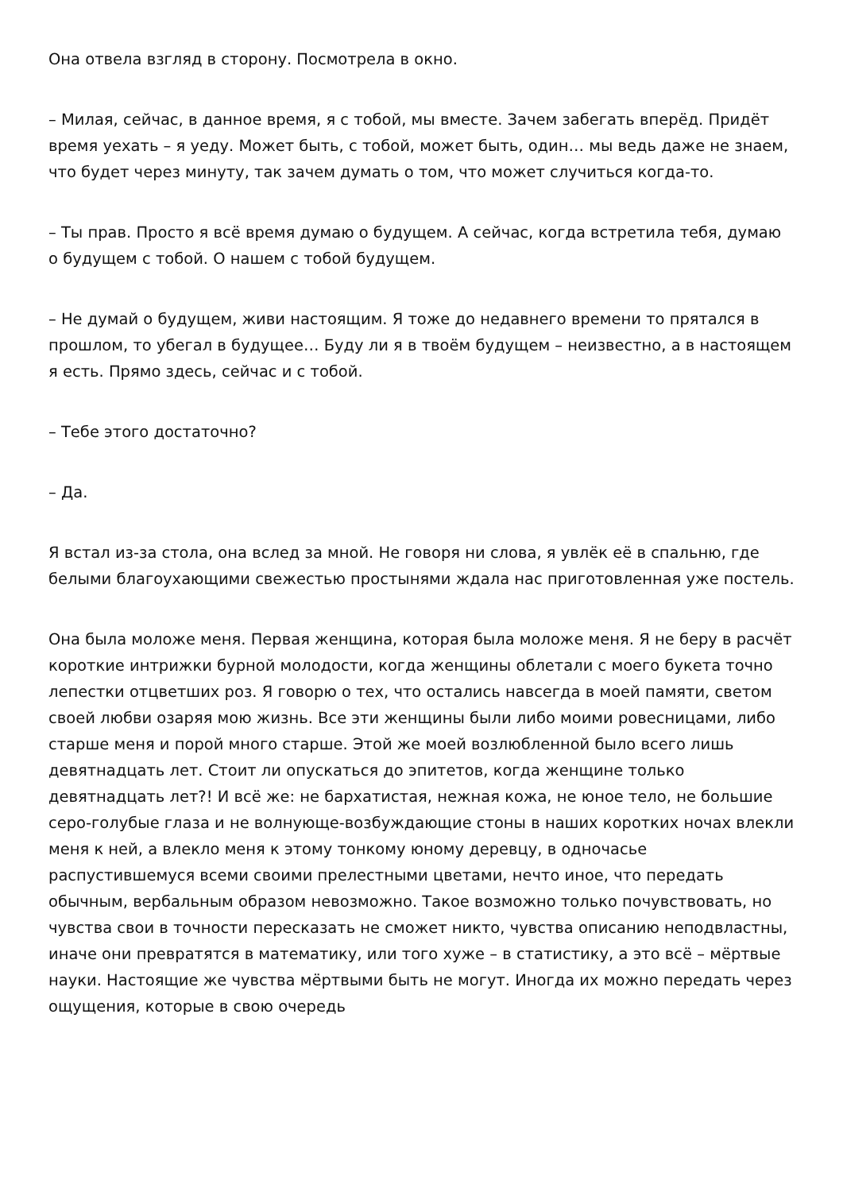Она отвела взгляд в сторону. Посмотрела в окно.
– Милая, сейчас, в данное время, я с тобой, мы вместе. Зачем забегать вперёд. Придёт время уехать – я уеду. Может быть, с тобой, может быть, один… мы ведь даже не знаем, что будет через минуту, так зачем думать о том, что может случиться когда-то.
– Ты прав. Просто я всё время думаю о будущем. А сейчас, когда встретила тебя, думаю о будущем с тобой. О нашем с тобой будущем.
– Не думай о будущем, живи настоящим. Я тоже до недавнего времени то прятался в прошлом, то убегал в будущее… Буду ли я в твоём будущем – неизвестно, а в настоящем я есть. Прямо здесь, сейчас и с тобой.
– Тебе этого достаточно?
– Да.
Я встал из-за стола, она вслед за мной. Не говоря ни слова, я увлёк её в спальню, где белыми благоухающими свежестью простынями ждала нас приготовленная уже постель.
Она была моложе меня. Первая женщина, которая была моложе меня. Я не беру в расчёт короткие интрижки бурной молодости, когда женщины облетали с моего букета точно лепестки отцветших роз. Я говорю о тех, что остались навсегда в моей памяти, светом своей любви озаряя мою жизнь. Все эти женщины были либо моими ровесницами, либо старше меня и порой много старше. Этой же моей возлюбленной было всего лишь девятнадцать лет. Стоит ли опускаться до эпитетов, когда женщине только девятнадцать лет?! И всё же: не бархатистая, нежная кожа, не юное тело, не большие серо-голубые глаза и не волнующе-возбуждающие стоны в наших коротких ночах влекли меня к ней, а влекло меня к этому тонкому юному деревцу, в одночасье распустившемуся всеми своими прелестными цветами, нечто иное, что передать обычным, вербальным образом невозможно. Такое возможно только почувствовать, но чувства свои в точности пересказать не сможет никто, чувства описанию неподвластны, иначе они превратятся в математику, или того хуже – в статистику, а это всё – мёртвые науки. Настоящие же чувства мёртвыми быть не могут. Иногда их можно передать через ощущения, которые в свою очередь